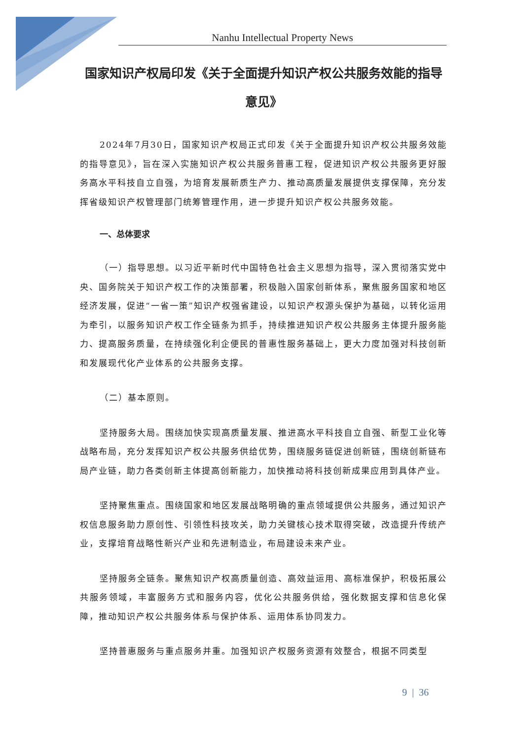Nanhu Intellectual Property News
国家知识产权局印发《关于全面提升知识产权公共服务效能的指导意见》
2024年7月30日，国家知识产权局正式印发《关于全面提升知识产权公共服务效能的指导意见》，旨在深入实施知识产权公共服务普惠工程，促进知识产权公共服务更好服务高水平科技自立自强，为培育发展新质生产力、推动高质量发展提供支撑保障，充分发挥省级知识产权管理部门统筹管理作用，进一步提升知识产权公共服务效能。
一、总体要求
（一）指导思想。以习近平新时代中国特色社会主义思想为指导，深入贯彻落实党中央、国务院关于知识产权工作的决策部署，积极融入国家创新体系，聚焦服务国家和地区经济发展，促进“一省一策”知识产权强省建设，以知识产权源头保护为基础，以转化运用为牵引，以服务知识产权工作全链条为抓手，持续推进知识产权公共服务主体提升服务能力、提高服务质量，在持续强化利企便民的普惠性服务基础上，更大力度加强对科技创新和发展现代化产业体系的公共服务支撑。
（二）基本原则。
坚持服务大局。围绕加快实现高质量发展、推进高水平科技自立自强、新型工业化等战略布局，充分发挥知识产权公共服务供给优势，围绕服务链促进创新链，围绕创新链布局产业链，助力各类创新主体提高创新能力，加快推动将科技创新成果应用到具体产业。
坚持聚焦重点。围绕国家和地区发展战略明确的重点领域提供公共服务，通过知识产权信息服务助力原创性、引领性科技攻关，助力关键核心技术取得突破，改造提升传统产业，支撑培育战略性新兴产业和先进制造业，布局建设未来产业。
坚持服务全链条。聚焦知识产权高质量创造、高效益运用、高标准保护，积极拓展公共服务领域，丰富服务方式和服务内容，优化公共服务供给，强化数据支撑和信息化保障，推动知识产权公共服务体系与保护体系、运用体系协同发力。
坚持普惠服务与重点服务并重。加强知识产权服务资源有效整合，根据不同类型
9 | 36